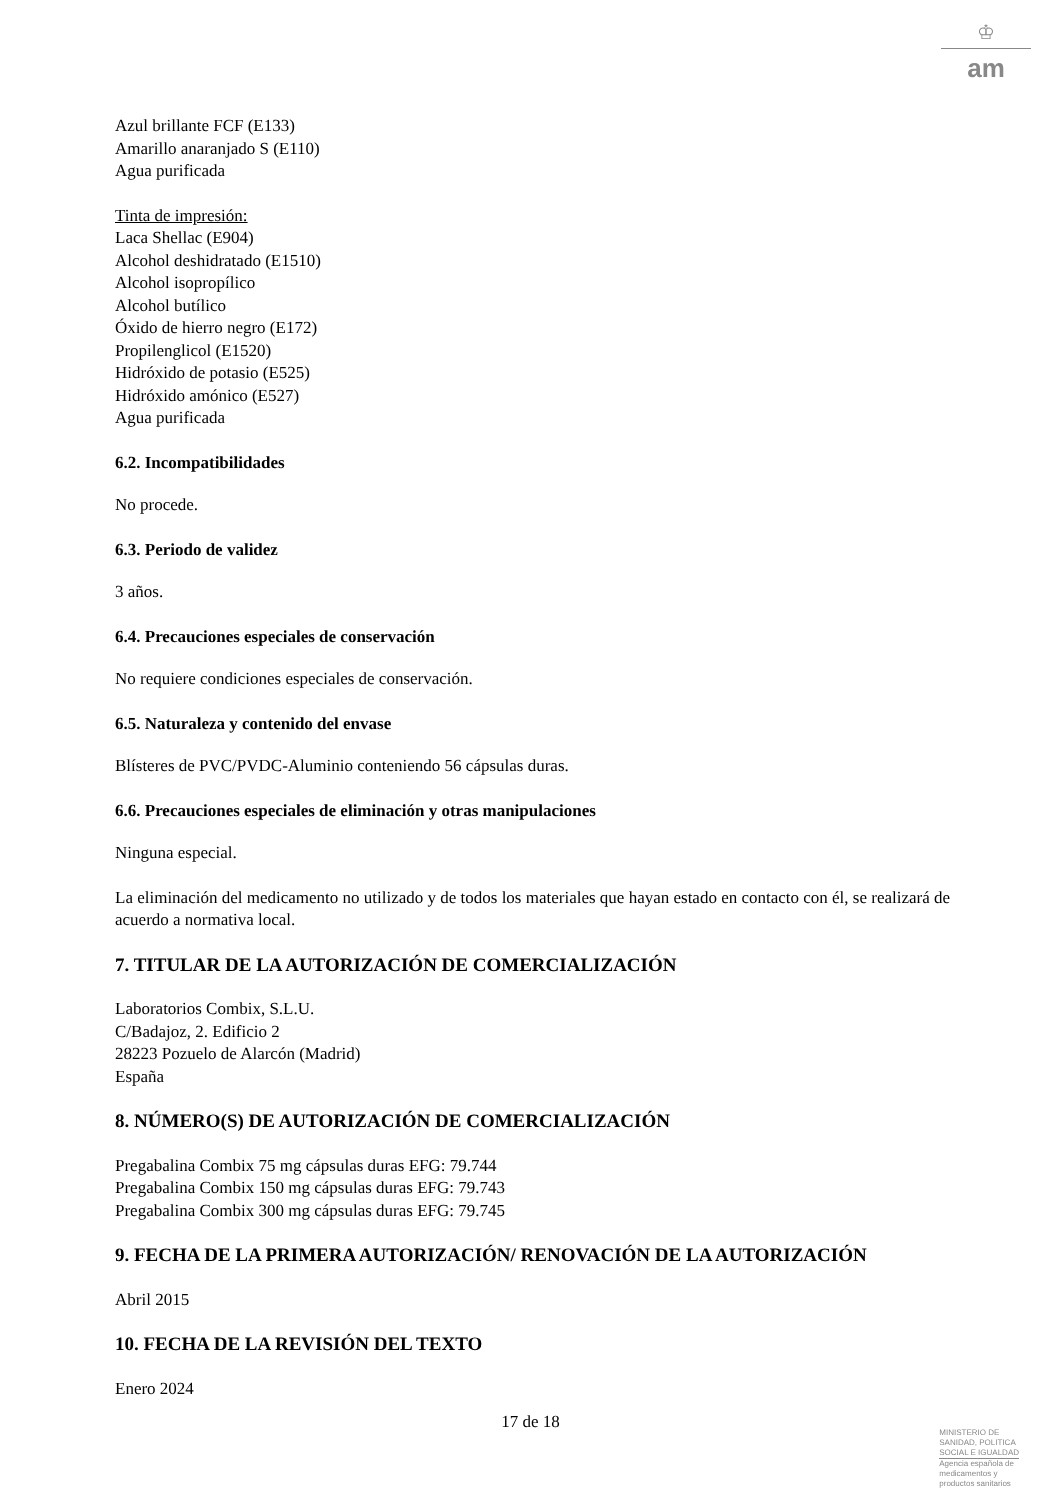♔
am
Azul brillante FCF (E133)
Amarillo anaranjado S (E110)
Agua purificada
Tinta de impresión:
Laca Shellac (E904)
Alcohol deshidratado (E1510)
Alcohol isopropílico
Alcohol butílico
Óxido de hierro negro (E172)
Propilenglicol (E1520)
Hidróxido de potasio (E525)
Hidróxido amónico (E527)
Agua purificada
6.2. Incompatibilidades
No procede.
6.3. Periodo de validez
3 años.
6.4. Precauciones especiales de conservación
No requiere condiciones especiales de conservación.
6.5. Naturaleza y contenido del envase
Blísteres de PVC/PVDC-Aluminio conteniendo 56 cápsulas duras.
6.6. Precauciones especiales de eliminación y otras manipulaciones
Ninguna especial.
La eliminación del medicamento no utilizado y de todos los materiales que hayan estado en contacto con él, se realizará de acuerdo a normativa local.
7. TITULAR DE LA AUTORIZACIÓN DE COMERCIALIZACIÓN
Laboratorios Combix, S.L.U.
C/Badajoz, 2. Edificio 2
28223 Pozuelo de Alarcón (Madrid)
España
8. NÚMERO(S) DE AUTORIZACIÓN DE COMERCIALIZACIÓN
Pregabalina Combix 75 mg cápsulas duras EFG: 79.744
Pregabalina Combix 150 mg cápsulas duras EFG: 79.743
Pregabalina Combix 300 mg cápsulas duras EFG: 79.745
9. FECHA DE LA PRIMERA AUTORIZACIÓN/ RENOVACIÓN DE LA AUTORIZACIÓN
Abril 2015
10. FECHA DE LA REVISIÓN DEL TEXTO
Enero 2024
17 de 18
MINISTERIO DE
SANIDAD, POLITICA
SOCIAL E IGUALDAD
Agencia española de
medicamentos y
productos sanitarios